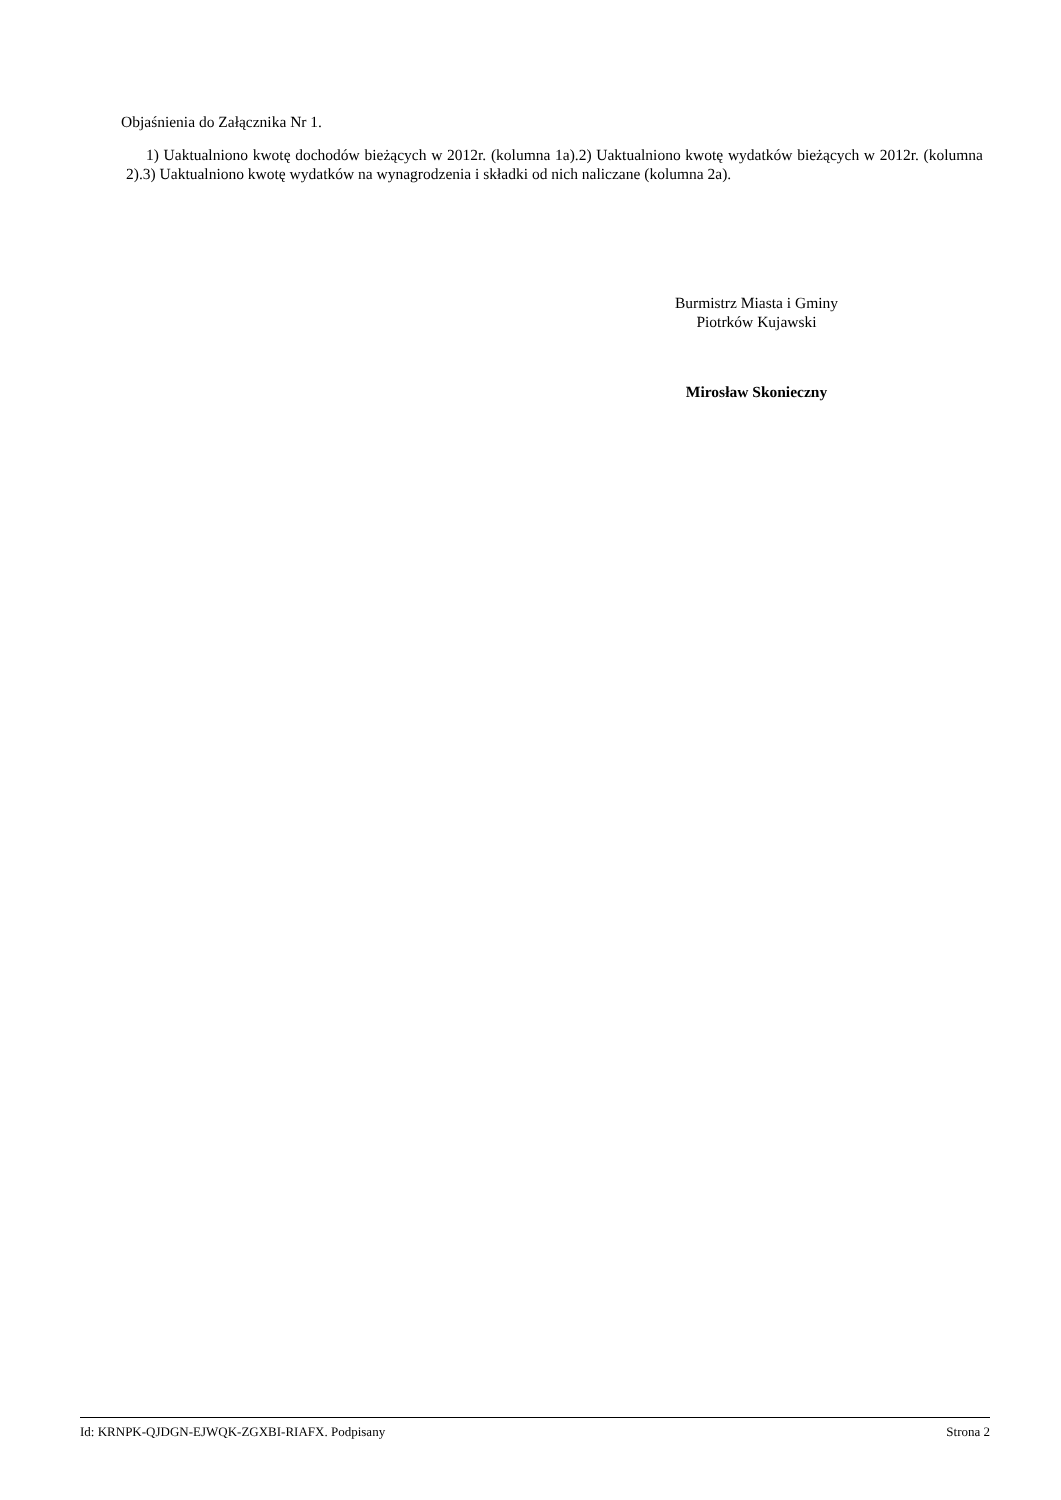Objaśnienia do Załącznika Nr 1.
1) Uaktualniono kwotę dochodów bieżących w 2012r. (kolumna 1a).2) Uaktualniono kwotę wydatków bieżących w 2012r. (kolumna 2).3) Uaktualniono kwotę wydatków na wynagrodzenia i składki od nich naliczane (kolumna 2a).
Burmistrz Miasta i Gminy
Piotrków Kujawski
Mirosław Skonieczny
Id: KRNPK-QJDGN-EJWQK-ZGXBI-RIAFX. Podpisany Strona 2